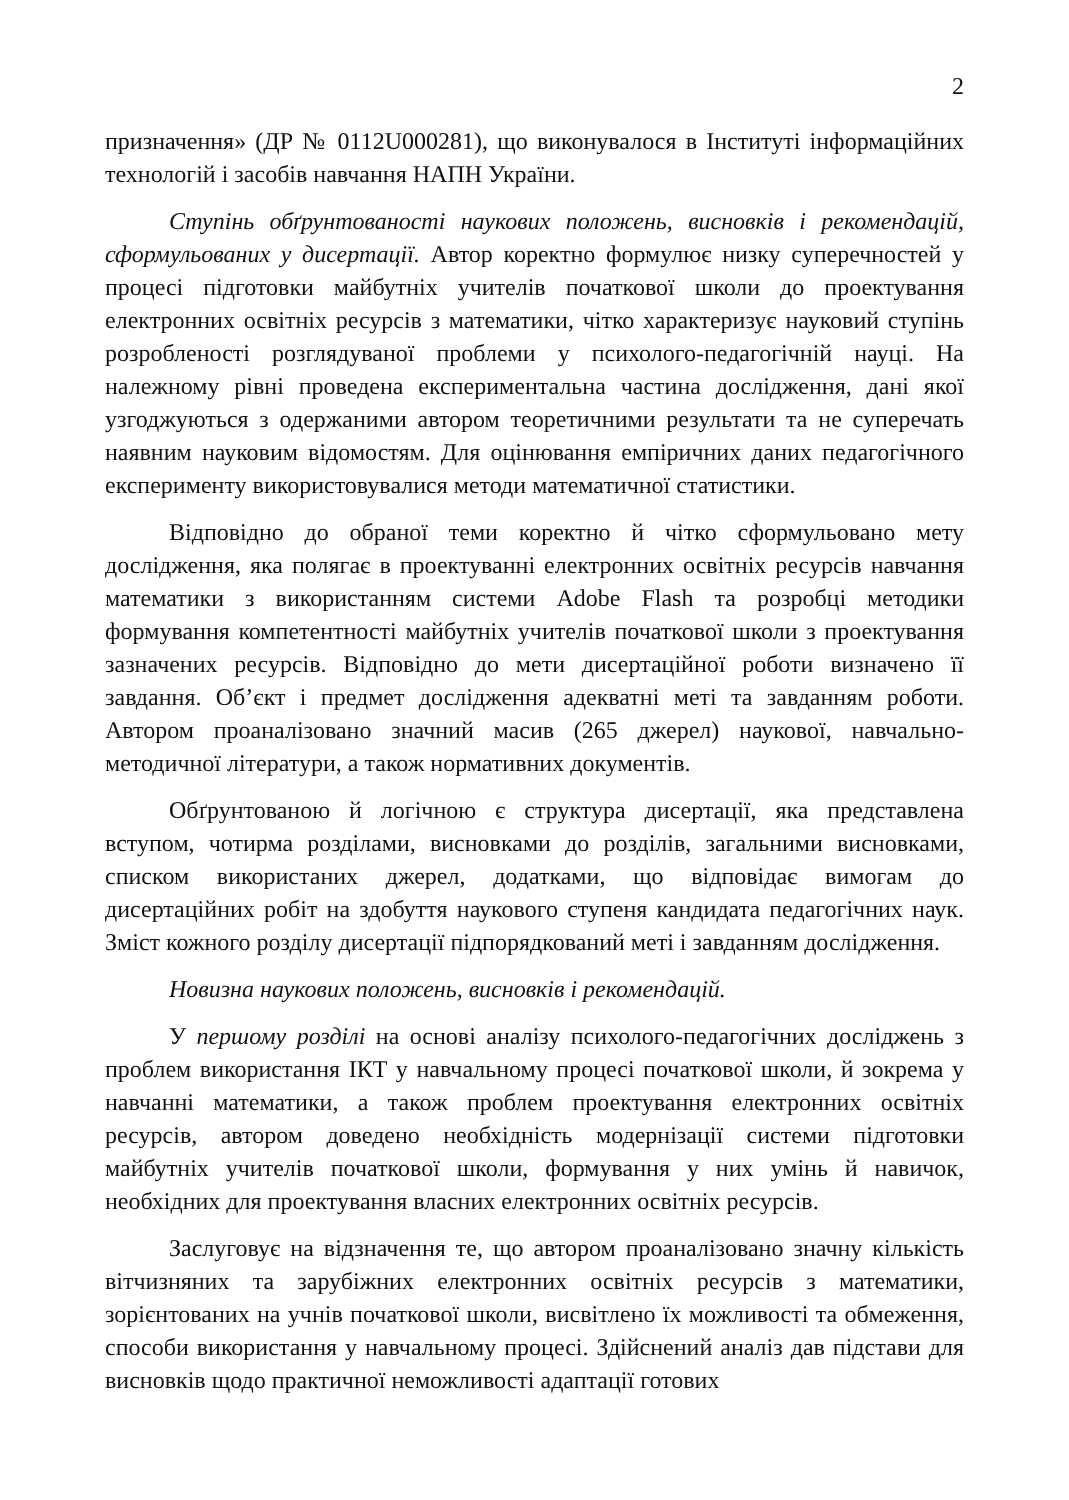2
призначення» (ДР № 0112U000281), що виконувалося в Інституті інформаційних технологій і засобів навчання НАПН України.
Ступінь обґрунтованості наукових положень, висновків і рекомендацій, сформульованих у дисертації. Автор коректно формулює низку суперечностей у процесі підготовки майбутніх учителів початкової школи до проектування електронних освітніх ресурсів з математики, чітко характеризує науковий ступінь розробленості розглядуваної проблеми у психолого-педагогічній науці. На належному рівні проведена експериментальна частина дослідження, дані якої узгоджуються з одержаними автором теоретичними результати та не суперечать наявним науковим відомостям. Для оцінювання емпіричних даних педагогічного експерименту використовувалися методи математичної статистики.
Відповідно до обраної теми коректно й чітко сформульовано мету дослідження, яка полягає в проектуванні електронних освітніх ресурсів навчання математики з використанням системи Adobe Flash та розробці методики формування компетентності майбутніх учителів початкової школи з проектування зазначених ресурсів. Відповідно до мети дисертаційної роботи визначено її завдання. Об’єкт і предмет дослідження адекватні меті та завданням роботи. Автором проаналізовано значний масив (265 джерел) наукової, навчально-методичної літератури, а також нормативних документів.
Обґрунтованою й логічною є структура дисертації, яка представлена вступом, чотирма розділами, висновками до розділів, загальними висновками, списком використаних джерел, додатками, що відповідає вимогам до дисертаційних робіт на здобуття наукового ступеня кандидата педагогічних наук. Зміст кожного розділу дисертації підпорядкований меті і завданням дослідження.
Новизна наукових положень, висновків і рекомендацій.
У першому розділі на основі аналізу психолого-педагогічних досліджень з проблем використання ІКТ у навчальному процесі початкової школи, й зокрема у навчанні математики, а також проблем проектування електронних освітніх ресурсів, автором доведено необхідність модернізації системи підготовки майбутніх учителів початкової школи, формування у них умінь й навичок, необхідних для проектування власних електронних освітніх ресурсів.
Заслуговує на відзначення те, що автором проаналізовано значну кількість вітчизняних та зарубіжних електронних освітніх ресурсів з математики, зорієнтованих на учнів початкової школи, висвітлено їх можливості та обмеження, способи використання у навчальному процесі. Здійснений аналіз дав підстави для висновків щодо практичної неможливості адаптації готових